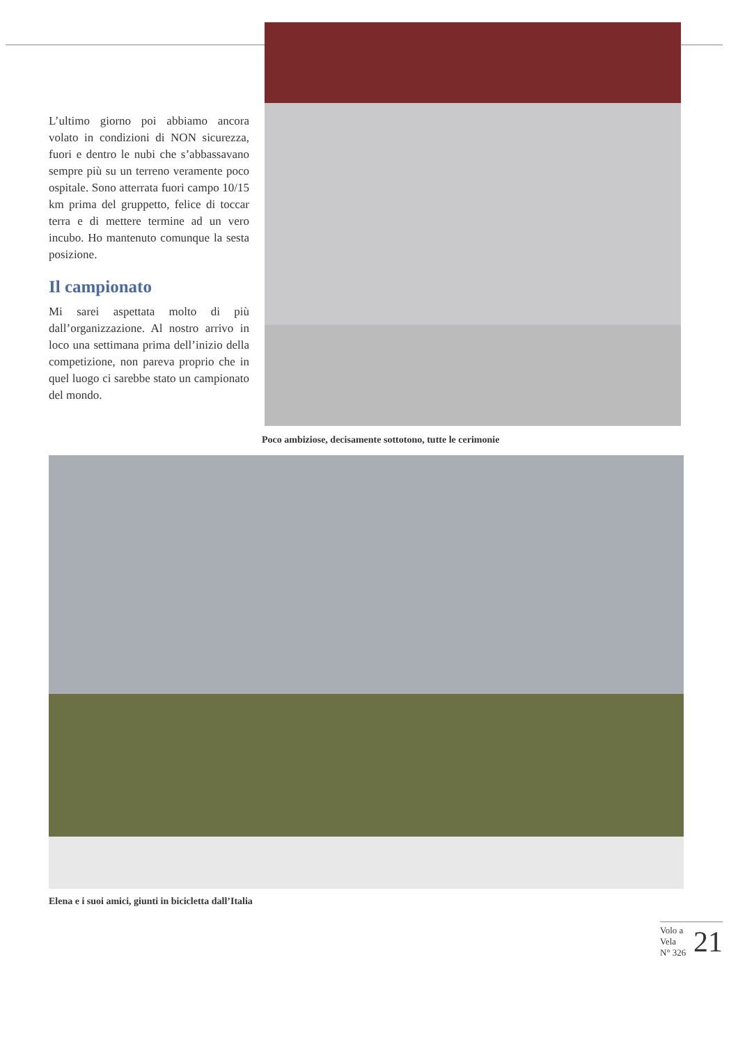L’ultimo giorno poi abbiamo ancora volato in condizioni di NON sicurezza, fuori e dentro le nubi che s’abbassavano sempre più su un terreno veramente poco ospitale. Sono atterrata fuori campo 10/15 km prima del gruppetto, felice di toccar terra e di mettere termine ad un vero incubo. Ho mantenuto comunque la sesta posizione.
Il campionato
Mi sarei aspettata molto di più dall’organizzazione. Al nostro arrivo in loco una settimana prima dell’inizio della competizione, non pareva proprio che in quel luogo ci sarebbe stato un campionato del mondo.
Poco ambiziose, decisamente sottotono, tutte le cerimonie
Elena e i suoi amici, giunti in bicicletta dall’Italia
Volo a Vela
N° 326
21